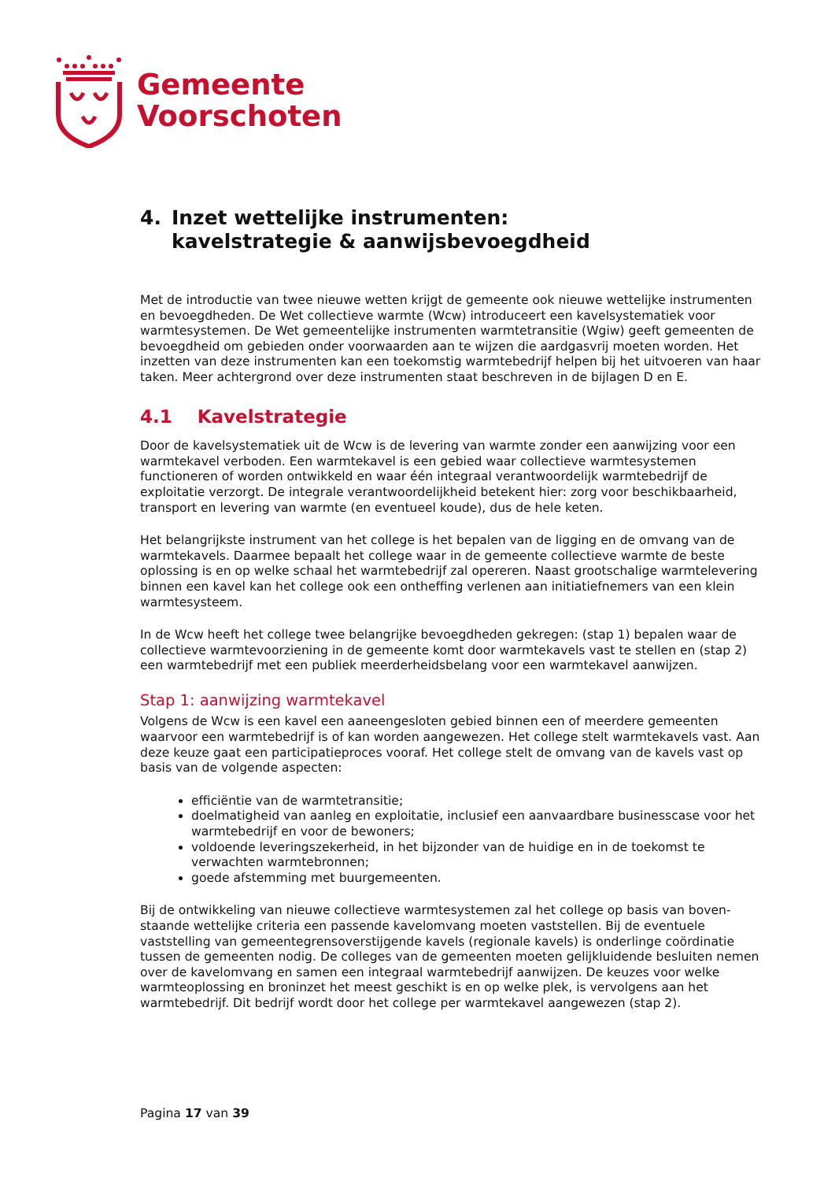Gemeente
Voorschoten
4. Inzet wettelijke instrumenten:
kavelstrategie & aanwijsbevoegdheid
Met de introductie van twee nieuwe wetten krijgt de gemeente ook nieuwe wettelijke instrumenten en bevoegdheden. De Wet collectieve warmte (Wcw) introduceert een kavelsystematiek voor warmtesystemen. De Wet gemeentelijke instrumenten warmtetransitie (Wgiw) geeft gemeenten de bevoegdheid om gebieden onder voorwaarden aan te wijzen die aardgasvrij moeten worden. Het inzetten van deze instrumenten kan een toekomstig warmtebedrijf helpen bij het uitvoeren van haar taken. Meer achtergrond over deze instrumenten staat beschreven in de bijlagen D en E.
4.1 Kavelstrategie
Door de kavelsystematiek uit de Wcw is de levering van warmte zonder een aanwijzing voor een warmtekavel verboden. Een warmtekavel is een gebied waar collectieve warmtesystemen functioneren of worden ontwikkeld en waar één integraal verantwoordelijk warmtebedrijf de exploitatie verzorgt. De integrale verantwoordelijkheid betekent hier: zorg voor beschikbaarheid, transport en levering van warmte (en eventueel koude), dus de hele keten.
Het belangrijkste instrument van het college is het bepalen van de ligging en de omvang van de warmtekavels. Daarmee bepaalt het college waar in de gemeente collectieve warmte de beste oplossing is en op welke schaal het warmtebedrijf zal opereren. Naast grootschalige warmtelevering binnen een kavel kan het college ook een ontheffing verlenen aan initiatiefnemers van een klein warmtesysteem.
In de Wcw heeft het college twee belangrijke bevoegdheden gekregen: (stap 1) bepalen waar de collectieve warmtevoorziening in de gemeente komt door warmtekavels vast te stellen en (stap 2) een warmtebedrijf met een publiek meerderheidsbelang voor een warmtekavel aanwijzen.
Stap 1: aanwijzing warmtekavel
Volgens de Wcw is een kavel een aaneengesloten gebied binnen een of meerdere gemeenten waarvoor een warmtebedrijf is of kan worden aangewezen. Het college stelt warmtekavels vast. Aan deze keuze gaat een participatieproces vooraf. Het college stelt de omvang van de kavels vast op basis van de volgende aspecten:
efficiëntie van de warmtetransitie;
doelmatigheid van aanleg en exploitatie, inclusief een aanvaardbare businesscase voor het warmtebedrijf en voor de bewoners;
voldoende leveringszekerheid, in het bijzonder van de huidige en in de toekomst te verwachten warmtebronnen;
goede afstemming met buurgemeenten.
Bij de ontwikkeling van nieuwe collectieve warmtesystemen zal het college op basis van boven-staande wettelijke criteria een passende kavelomvang moeten vaststellen. Bij de eventuele vaststelling van gemeentegrensoverstijgende kavels (regionale kavels) is onderlinge coördinatie tussen de gemeenten nodig. De colleges van de gemeenten moeten gelijkluidende besluiten nemen over de kavelomvang en samen een integraal warmtebedrijf aanwijzen. De keuzes voor welke warmteoplossing en broninzet het meest geschikt is en op welke plek, is vervolgens aan het warmtebedrijf. Dit bedrijf wordt door het college per warmtekavel aangewezen (stap 2).
Pagina 17 van 39